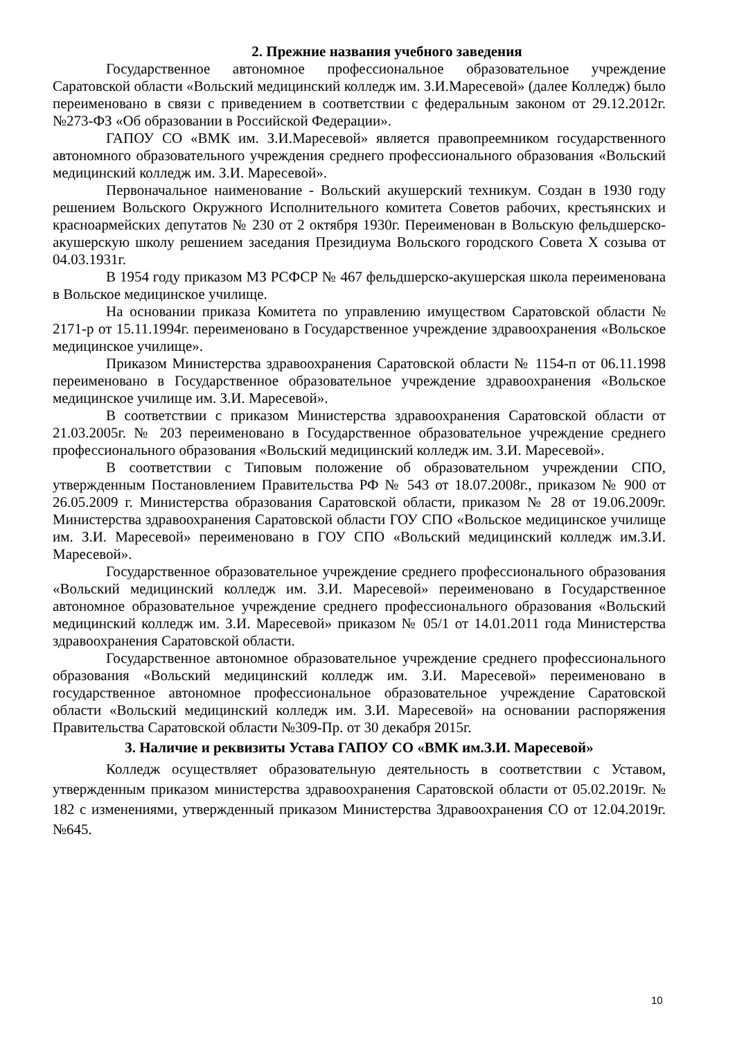2. Прежние названия учебного заведения
Государственное автономное профессиональное образовательное учреждение Саратовской области «Вольский медицинский колледж им. З.И.Маресевой» (далее Колледж) было переименовано в связи с приведением в соответствии с федеральным законом от 29.12.2012г. №273-ФЗ «Об образовании в Российской Федерации».
ГАПОУ СО «ВМК им. З.И.Маресевой» является правопреемником государственного автономного образовательного учреждения среднего профессионального образования «Вольский медицинский колледж им. З.И. Маресевой».
Первоначальное наименование - Вольский акушерский техникум. Создан в 1930 году решением Вольского Окружного Исполнительного комитета Советов рабочих, крестьянских и красноармейских депутатов № 230 от 2 октября 1930г. Переименован в Вольскую фельдшерско-акушерскую школу решением заседания Президиума Вольского городского Совета X созыва от 04.03.1931г.
В 1954 году приказом МЗ РСФСР № 467 фельдшерско-акушерская школа переименована в Вольское медицинское училище.
На основании приказа Комитета по управлению имуществом Саратовской области № 2171-р от 15.11.1994г. переименовано в Государственное учреждение здравоохранения «Вольское медицинское училище».
Приказом Министерства здравоохранения Саратовской области № 1154-п от 06.11.1998 переименовано в Государственное образовательное учреждение здравоохранения «Вольское медицинское училище им. З.И. Маресевой».
В соответствии с приказом Министерства здравоохранения Саратовской области от 21.03.2005г. № 203 переименовано в Государственное образовательное учреждение среднего профессионального образования «Вольский медицинский колледж им. З.И. Маресевой».
В соответствии с Типовым положение об образовательном учреждении СПО, утвержденным Постановлением Правительства РФ № 543 от 18.07.2008г., приказом № 900 от 26.05.2009 г. Министерства образования Саратовской области, приказом № 28 от 19.06.2009г. Министерства здравоохранения Саратовской области ГОУ СПО «Вольское медицинское училище им. З.И. Маресевой» переименовано в ГОУ СПО «Вольский медицинский колледж им.З.И. Маресевой».
Государственное образовательное учреждение среднего профессионального образования «Вольский медицинский колледж им. З.И. Маресевой» переименовано в Государственное автономное образовательное учреждение среднего профессионального образования «Вольский медицинский колледж им. З.И. Маресевой» приказом № 05/1 от 14.01.2011 года Министерства здравоохранения Саратовской области.
Государственное автономное образовательное учреждение среднего профессионального образования «Вольский медицинский колледж им. З.И. Маресевой» переименовано в государственное автономное профессиональное образовательное учреждение Саратовской области «Вольский медицинский колледж им. З.И. Маресевой» на основании распоряжения Правительства Саратовской области №309-Пр. от 30 декабря 2015г.
3. Наличие и реквизиты Устава ГАПОУ СО «ВМК им.З.И. Маресевой»
Колледж осуществляет образовательную деятельность в соответствии с Уставом, утвержденным приказом министерства здравоохранения Саратовской области от 05.02.2019г. № 182 с изменениями, утвержденный приказом Министерства Здравоохранения СО от 12.04.2019г. №645.
10